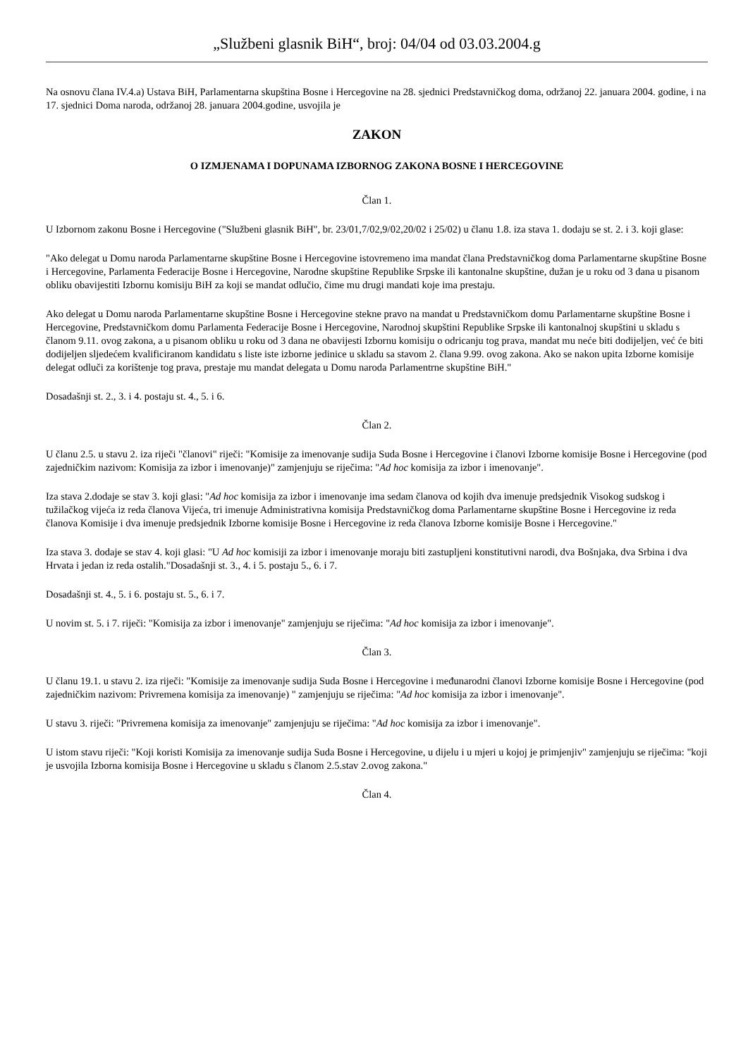„Službeni glasnik BiH“, broj: 04/04 od 03.03.2004.g
Na osnovu člana IV.4.a) Ustava BiH, Parlamentarna skupština Bosne i Hercegovine na 28. sjednici Predstavničkog doma, održanoj 22. januara 2004. godine, i na 17. sjednici Doma naroda, održanoj 28. januara 2004.godine, usvojila je
ZAKON
O IZMJENAMA I DOPUNAMA IZBORNOG ZAKONA BOSNE I HERCEGOVINE
Član 1.
U Izbornom zakonu Bosne i Hercegovine ("Službeni glasnik BiH", br. 23/01,7/02,9/02,20/02 i 25/02) u članu 1.8. iza stava 1. dodaju se st. 2. i 3. koji glase:
"Ako delegat u Domu naroda Parlamentarne skupštine Bosne i Hercegovine istovremeno ima mandat člana Predstavničkog doma Parlamentarne skupštine Bosne i Hercegovine, Parlamenta Federacije Bosne i Hercegovine, Narodne skupštine Republike Srpske ili kantonalne skupštine, dužan je u roku od 3 dana u pisanom obliku obavijestiti Izbornu komisiju BiH za koji se mandat odlučio, čime mu drugi mandati koje ima prestaju.
Ako delegat u Domu naroda Parlamentarne skupštine Bosne i Hercegovine stekne pravo na mandat u Predstavničkom domu Parlamentarne skupštine Bosne i Hercegovine, Predstavničkom domu Parlamenta Federacije Bosne i Hercegovine, Narodnoj skupštini Republike Srpske ili kantonalnoj skupštini u skladu s članom 9.11. ovog zakona, a u pisanom obliku u roku od 3 dana ne obavijesti Izbornu komisiju o odricanju tog prava, mandat mu neće biti dodijeljen, već će biti dodijeljen sljedećem kvalificiranom kandidatu s liste iste izborne jedinice u skladu sa stavom 2. člana 9.99. ovog zakona. Ako se nakon upita Izborne komisije delegat odluči za korištenje tog prava, prestaje mu mandat delegata u Domu naroda Parlamentrne skupštine BiH."
Dosadašnji st. 2., 3. i 4. postaju st. 4., 5. i 6.
Član 2.
U članu 2.5. u stavu 2. iza riječi "članovi" riječi: "Komisije za imenovanje sudija Suda Bosne i Hercegovine i članovi Izborne komisije Bosne i Hercegovine (pod zajedničkim nazivom: Komisija za izbor i imenovanje)" zamjenjuju se riječima: "Ad hoc komisija za izbor i imenovanje".
Iza stava 2.dodaje se stav 3. koji glasi: "Ad hoc komisija za izbor i imenovanje ima sedam članova od kojih dva imenuje predsjednik Visokog sudskog i tužilačkog vijeća iz reda članova Vijeća, tri imenuje Administrativna komisija Predstavničkog doma Parlamentarne skupštine Bosne i Hercegovine iz reda članova Komisije i dva imenuje predsjednik Izborne komisije Bosne i Hercegovine iz reda članova Izborne komisije Bosne i Hercegovine."
Iza stava 3. dodaje se stav 4. koji glasi: "U Ad hoc komisiji za izbor i imenovanje moraju biti zastupljeni konstitutivni narodi, dva Bošnjaka, dva Srbina i dva Hrvata i jedan iz reda ostalih."Dosadašnji st. 3., 4. i 5. postaju 5., 6. i 7.
Dosadašnji st. 4., 5. i 6. postaju st. 5., 6. i 7.
U novim st. 5. i 7. riječi: "Komisija za izbor i imenovanje" zamjenjuju se riječima: "Ad hoc komisija za izbor i imenovanje".
Član 3.
U članu 19.1. u stavu 2. iza riječi: "Komisije za imenovanje sudija Suda Bosne i Hercegovine i međunarodni članovi Izborne komisije Bosne i Hercegovine (pod zajedničkim nazivom: Privremena komisija za imenovanje) " zamjenjuju se riječima: "Ad hoc komisija za izbor i imenovanje".
U stavu 3. riječi: "Privremena komisija za imenovanje" zamjenjuju se riječima: "Ad hoc komisija za izbor i imenovanje".
U istom stavu riječi: "Koji koristi Komisija za imenovanje sudija Suda Bosne i Hercegovine, u dijelu i u mjeri u kojoj je primjenjiv" zamjenjuju se riječima: "koji je usvojila Izborna komisija Bosne i Hercegovine u skladu s članom 2.5.stav 2.ovog zakona."
Član 4.